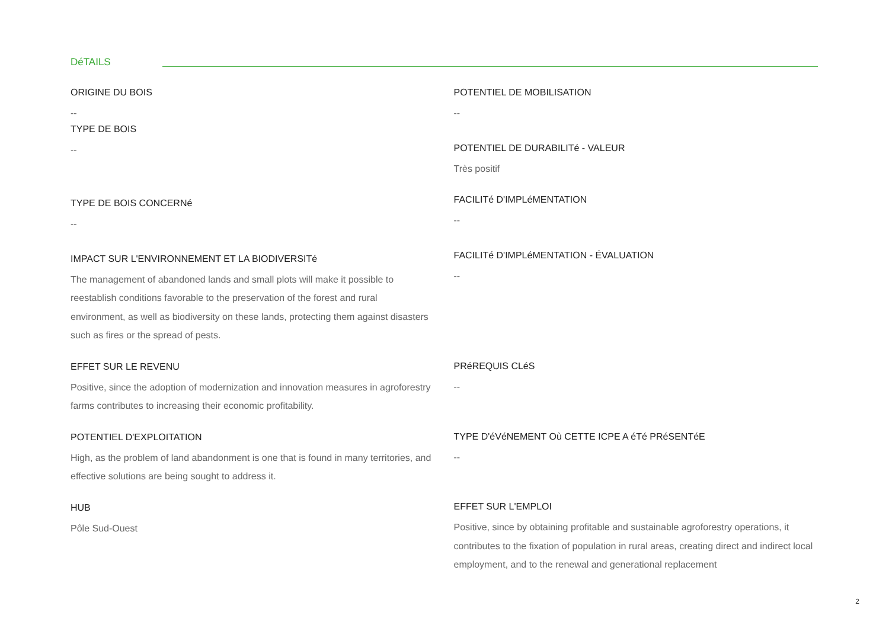DéTAILS
ORIGINE DU BOIS
--
TYPE DE BOIS
--
TYPE DE BOIS CONCERNé
--
IMPACT SUR L'ENVIRONNEMENT ET LA BIODIVERSITé
The management of abandoned lands and small plots will make it possible to reestablish conditions favorable to the preservation of the forest and rural environment, as well as biodiversity on these lands, protecting them against disasters such as fires or the spread of pests.
EFFET SUR LE REVENU
Positive, since the adoption of modernization and innovation measures in agroforestry farms contributes to increasing their economic profitability.
POTENTIEL D'EXPLOITATION
High, as the problem of land abandonment is one that is found in many territories, and effective solutions are being sought to address it.
HUB
Pôle Sud-Ouest
POTENTIEL DE MOBILISATION
--
POTENTIEL DE DURABILITé - VALEUR
Très positif
FACILITé D'IMPLéMENTATION
--
FACILITé D'IMPLéMENTATION - ÉVALUATION
--
PRéREQUIS CLéS
--
TYPE D'éVéNEMENT Où CETTE ICPE A éTé PRéSENTéE
--
EFFET SUR L'EMPLOI
Positive, since by obtaining profitable and sustainable agroforestry operations, it contributes to the fixation of population in rural areas, creating direct and indirect local employment, and to the renewal and generational replacement
2